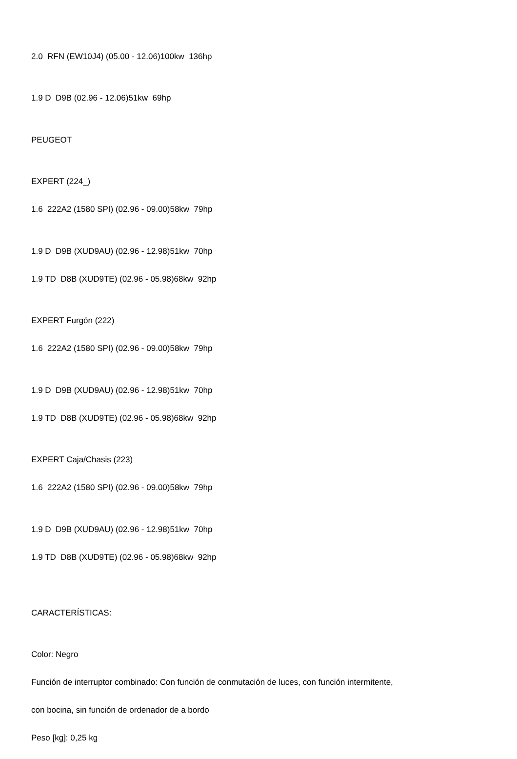2.0 RFN (EW10J4) (05.00 - 12.06)100kw 136hp
1.9 D D9B (02.96 - 12.06)51kw 69hp
PEUGEOT
EXPERT (224_)
1.6 222A2 (1580 SPI) (02.96 - 09.00)58kw 79hp
1.9 D D9B (XUD9AU) (02.96 - 12.98)51kw 70hp
1.9 TD D8B (XUD9TE) (02.96 - 05.98)68kw 92hp
EXPERT Furgón (222)
1.6 222A2 (1580 SPI) (02.96 - 09.00)58kw 79hp
1.9 D D9B (XUD9AU) (02.96 - 12.98)51kw 70hp
1.9 TD D8B (XUD9TE) (02.96 - 05.98)68kw 92hp
EXPERT Caja/Chasis (223)
1.6 222A2 (1580 SPI) (02.96 - 09.00)58kw 79hp
1.9 D D9B (XUD9AU) (02.96 - 12.98)51kw 70hp
1.9 TD D8B (XUD9TE) (02.96 - 05.98)68kw 92hp
CARACTERÍSTICAS:
Color: Negro
Función de interruptor combinado: Con función de conmutación de luces, con función intermitente,
con bocina, sin función de ordenador de a bordo
Peso [kg]: 0,25 kg